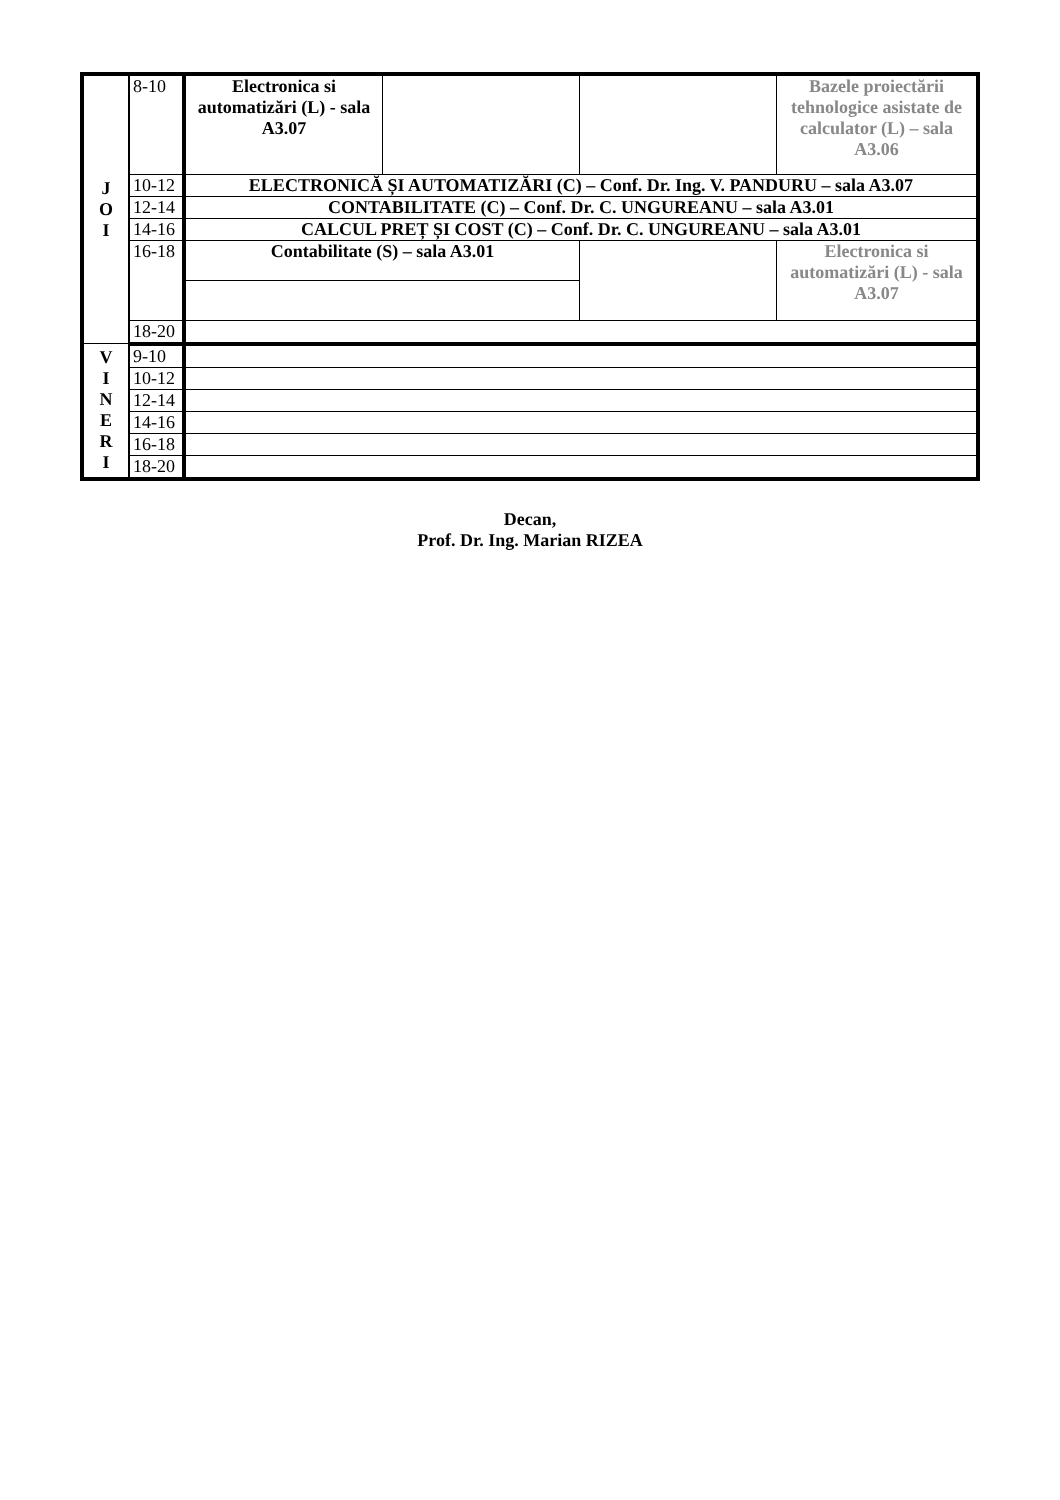| J O I | 8-10 | Electronica si automatizări (L) - sala A3.07 | | | Bazele proiectării tehnologice asistate de calculator (L) – sala A3.06 |
| | 10-12 | ELECTRONICĂ ȘI AUTOMATIZĂRI (C) – Conf. Dr. Ing. V. PANDURU – sala A3.07 | | | |
| | 12-14 | CONTABILITATE (C) – Conf. Dr. C. UNGUREANU – sala A3.01 | | | |
| | 14-16 | CALCUL PREȚ ȘI COST (C) – Conf. Dr. C. UNGUREANU – sala A3.01 | | | |
| | 16-18 | Contabilitate (S) – sala A3.01 | | | Electronica si automatizări (L) - sala A3.07 |
| | 18-20 | | | | |
| V I N E R I | 9-10 | | | | |
| | 10-12 | | | | |
| | 12-14 | | | | |
| | 14-16 | | | | |
| | 16-18 | | | | |
| | 18-20 | | | | |
Decan,
Prof. Dr. Ing. Marian RIZEA